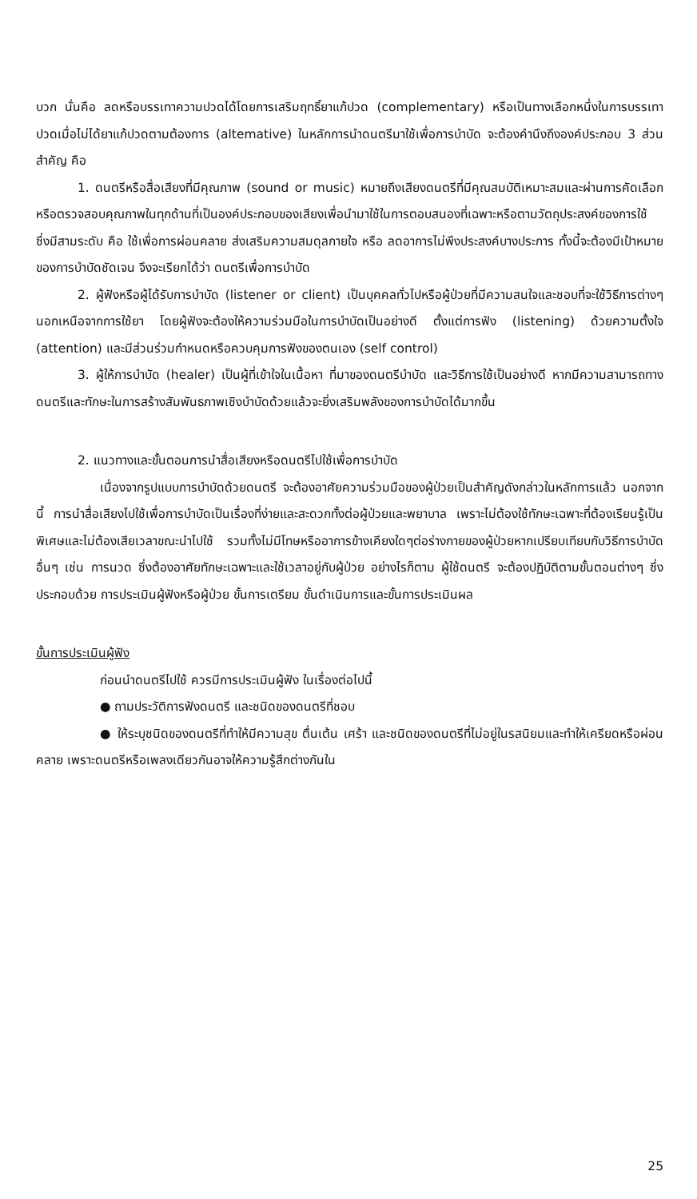บวก นั่นคือ ลดหรือบรรเทาความปวดได้โดยการเสริมฤทธิ์ยาแก้ปวด (complementary) หรือเป็นทางเลือกหนึ่งในการบรรเทาปวดเมื่อไม่ได้ยาแก้ปวดตามต้องการ (altemative) ในหลักการนำดนตรีมาใช้เพื่อการบำบัด จะต้องคำนึงถึงองค์ประกอบ 3 ส่วนสำคัญ คือ
1. ดนตรีหรือสื่อเสียงที่มีคุณภาพ (sound or music) หมายถึงเสียงดนตรีที่มีคุณสมบัติเหมาะสมและผ่านการคัดเลือกหรือตรวจสอบคุณภาพในทุกด้านที่เป็นองค์ประกอบของเสียงเพื่อนำมาใช้ในการตอบสนองที่เฉพาะหรือตามวัตถุประสงค์ของการใช้ ซึ่งมีสามระดับ คือ ใช้เพื่อการผ่อนคลาย ส่งเสริมความสมดุลกายใจ หรือ ลดอาการไม่พึงประสงค์บางประการ ทั้งนี้จะต้องมีเป้าหมายของการบำบัดชัดเจน จึงจะเรียกได้ว่า ดนตรีเพื่อการบำบัด
2. ผู้ฟังหรือผู้ได้รับการบำบัด (listener or client) เป็นบุคคลทั่วไปหรือผู้ป่วยที่มีความสนใจและชอบที่จะใช้วิธีการต่างๆนอกเหนือจากการใช้ยา โดยผู้ฟังจะต้องให้ความร่วมมือในการบำบัดเป็นอย่างดี ตั้งแต่การฟัง (listening) ด้วยความตั้งใจ (attention) และมีส่วนร่วมกำหนดหรือควบคุมการฟังของตนเอง (self control)
3. ผู้ให้การบำบัด (healer) เป็นผู้ที่เข้าใจในเนื้อหา ที่มาของดนตรีบำบัด และวิธีการใช้เป็นอย่างดี หากมีความสามารถทางดนตรีและทักษะในการสร้างสัมพันธภาพเชิงบำบัดด้วยแล้วจะยิ่งเสริมพลังของการบำบัดได้มากขึ้น
2. แนวทางและขั้นตอนการนำสื่อเสียงหรือดนตรีไปใช้เพื่อการบำบัด
เนื่องจากรูปแบบการบำบัดด้วยดนตรี จะต้องอาศัยความร่วมมือของผู้ป่วยเป็นสำคัญดังกล่าวในหลักการแล้ว นอกจากนี้ การนำสื่อเสียงไปใช้เพื่อการบำบัดเป็นเรื่องที่ง่ายและสะดวกทั้งต่อผู้ป่วยและพยาบาล เพราะไม่ต้องใช้ทักษะเฉพาะที่ต้องเรียนรู้เป็นพิเศษและไม่ต้องเสียเวลาขณะนำไปใช้ รวมทั้งไม่มีโทษหรืออาการข้างเคียงใดๆต่อร่างกายของผู้ป่วยหากเปรียบเทียบกับวิธีการบำบัดอื่นๆ เช่น การนวด ซึ่งต้องอาศัยทักษะเฉพาะและใช้เวลาอยู่กับผู้ป่วย อย่างไรก็ตาม ผู้ใช้ดนตรี จะต้องปฏิบัติตามขั้นตอนต่างๆ ซึ่งประกอบด้วย การประเมินผู้ฟังหรือผู้ป่วย ขั้นการเตรียม ขั้นดำเนินการและขั้นการประเมินผล
ขั้นการประเมินผู้ฟัง
ก่อนนำดนตรีไปใช้ ควรมีการประเมินผู้ฟัง ในเรื่องต่อไปนี้
● ถามประวัติการฟังดนตรี และชนิดของดนตรีที่ชอบ
● ให้ระบุชนิดของดนตรีที่ทำให้มีความสุข ตื่นเต้น เศร้า และชนิดของดนตรีที่ไม่อยู่ในรสนิยมและทำให้เครียดหรือผ่อนคลาย เพราะดนตรีหรือเพลงเดียวกันอาจให้ความรู้สึกต่างกันใน
25